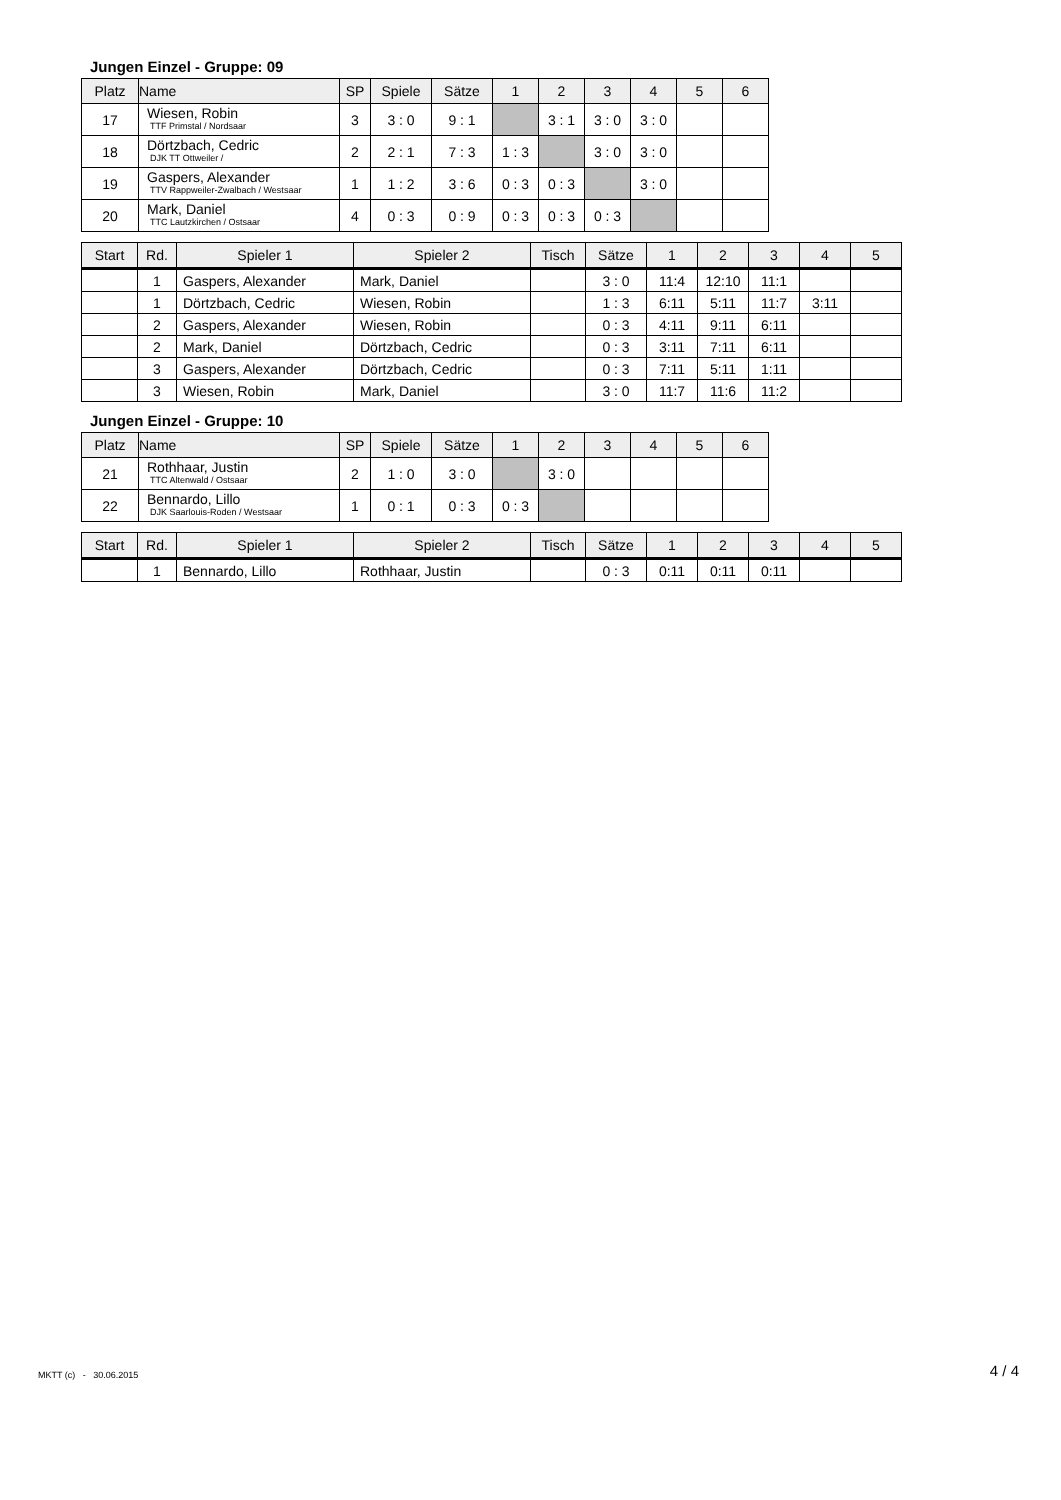Jungen Einzel - Gruppe: 09
| Platz | Name | SP | Spiele | Sätze | 1 | 2 | 3 | 4 | 5 | 6 |
| --- | --- | --- | --- | --- | --- | --- | --- | --- | --- | --- |
| 17 | Wiesen, Robin TTF Primstal / Nordsaar | 3 | 3 : 0 | 9 : 1 | | 3 : 1 | 3 : 0 | 3 : 0 | | |
| 18 | Dörtzbach, Cedric DJK TT Ottweiler / | 2 | 2 : 1 | 7 : 3 | 1 : 3 | | 3 : 0 | 3 : 0 | | |
| 19 | Gaspers, Alexander TTV Rappweiler-Zwalbach / Westsaar | 1 | 1 : 2 | 3 : 6 | 0 : 3 | 0 : 3 | | 3 : 0 | | |
| 20 | Mark, Daniel TTC Lautzkirchen / Ostsaar | 4 | 0 : 3 | 0 : 9 | 0 : 3 | 0 : 3 | 0 : 3 | | | |
| Start | Rd. | Spieler 1 | Spieler 2 | Tisch | Sätze | 1 | 2 | 3 | 4 | 5 |
| --- | --- | --- | --- | --- | --- | --- | --- | --- | --- | --- |
| | 1 | Gaspers, Alexander | Mark, Daniel | | 3 : 0 | 11:4 | 12:10 | 11:1 | | |
| | 1 | Dörtzbach, Cedric | Wiesen, Robin | | 1 : 3 | 6:11 | 5:11 | 11:7 | 3:11 | |
| | 2 | Gaspers, Alexander | Wiesen, Robin | | 0 : 3 | 4:11 | 9:11 | 6:11 | | |
| | 2 | Mark, Daniel | Dörtzbach, Cedric | | 0 : 3 | 3:11 | 7:11 | 6:11 | | |
| | 3 | Gaspers, Alexander | Dörtzbach, Cedric | | 0 : 3 | 7:11 | 5:11 | 1:11 | | |
| | 3 | Wiesen, Robin | Mark, Daniel | | 3 : 0 | 11:7 | 11:6 | 11:2 | | |
Jungen Einzel - Gruppe: 10
| Platz | Name | SP | Spiele | Sätze | 1 | 2 | 3 | 4 | 5 | 6 |
| --- | --- | --- | --- | --- | --- | --- | --- | --- | --- | --- |
| 21 | Rothhaar, Justin TTC Altenwald / Ostsaar | 2 | 1 : 0 | 3 : 0 | | 3 : 0 | | | | |
| 22 | Bennardo, Lillo DJK Saarlouis-Roden / Westsaar | 1 | 0 : 1 | 0 : 3 | 0 : 3 | | | | | |
| Start | Rd. | Spieler 1 | Spieler 2 | Tisch | Sätze | 1 | 2 | 3 | 4 | 5 |
| --- | --- | --- | --- | --- | --- | --- | --- | --- | --- | --- |
| | 1 | Bennardo, Lillo | Rothhaar, Justin | | 0 : 3 | 0:11 | 0:11 | 0:11 | | |
MKTT (c) - 30.06.2015 4 / 4